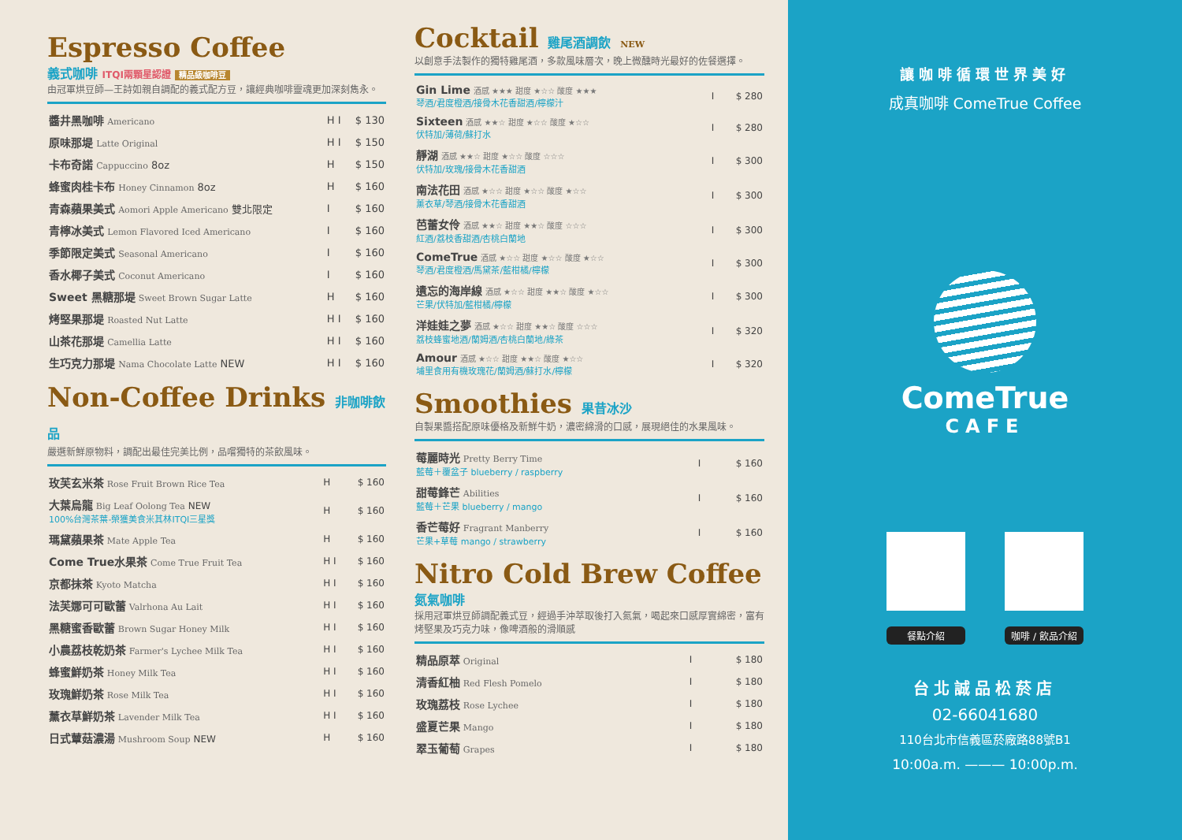Espresso Coffee
義式咖啡 ITQI兩顆星認證 精品級咖啡豆
由冠軍烘豆師—王詩如親自調配的義式配方豆，讓經典咖啡靈魂更加深刻雋永。
| 醬井黑咖啡 Americano | H I | $ 130 |
| 原味那堤 Latte Original | H I | $ 150 |
| 卡布奇諾 Cappuccino 8oz | H | $ 150 |
| 蜂蜜肉桂卡布 Honey Cinnamon 8oz | H | $ 160 |
| 青森蘋果美式 Aomori Apple Americano 雙北限定 | I | $ 160 |
| 青檸冰美式 Lemon Flavored Iced Americano | I | $ 160 |
| 季節限定美式 Seasonal Americano | I | $ 160 |
| 香水椰子美式 Coconut Americano | I | $ 160 |
| Sweet 黑糖那堤 Sweet Brown Sugar Latte | H | $ 160 |
| 烤堅果那堤 Roasted Nut Latte | H I | $ 160 |
| 山茶花那堤 Camellia Latte | H I | $ 160 |
| 生巧克力那堤 Nama Chocolate Latte NEW | H I | $ 160 |
Non-Coffee Drinks 非咖啡飲品
嚴選新鮮原物料，調配出最佳完美比例，品嚐獨特的茶飲風味。
| 玫芙玄米茶 Rose Fruit Brown Rice Tea | H | $ 160 |
| 大葉烏龍 Big Leaf Oolong Tea NEW 100%台灣茶葉-榮獲美食米其林ITQI三星獎 | H | $ 160 |
| 瑪黛蘋果茶 Mate Apple Tea | H | $ 160 |
| Come True水果茶 Come True Fruit Tea | H I | $ 160 |
| 京都抹茶 Kyoto Matcha | H I | $ 160 |
| 法芙娜可可歐蕾 Valrhona Au Lait | H I | $ 160 |
| 黑糖蜜香歐蕾 Brown Sugar Honey Milk | H I | $ 160 |
| 小農荔枝乾奶茶 Farmer's Lychee Milk Tea | H I | $ 160 |
| 蜂蜜鮮奶茶 Honey Milk Tea | H I | $ 160 |
| 玫瑰鮮奶茶 Rose Milk Tea | H I | $ 160 |
| 薰衣草鮮奶茶 Lavender Milk Tea | H I | $ 160 |
| 日式蕈菇濃湯 Mushroom Soup NEW | H | $ 160 |
Cocktail 雞尾酒調飲 NEW
以創意手法製作的獨特雞尾酒，多款風味層次，晚上微醺時光最好的佐餐選擇。
| Gin Lime 酒感 ★★★ 甜度 ★☆☆ 酸度 ★★★ 琴酒/君度橙酒/接骨木花香甜酒/檸檬汁 | I | $ 280 |
| Sixteen 酒感 ★★☆ 甜度 ★☆☆ 酸度 ★☆☆ 伏特加/薄荷/蘇打水 | I | $ 280 |
| 靜湖 酒感 ★★☆ 甜度 ★☆☆ 酸度 ☆☆☆ 伏特加/玫瑰/接骨木花香甜酒 | I | $ 300 |
| 南法花田 酒感 ★☆☆ 甜度 ★☆☆ 酸度 ★☆☆ 薰衣草/琴酒/接骨木花香甜酒 | I | $ 300 |
| 芭蕾女伶 酒感 ★★☆ 甜度 ★★☆ 酸度 ☆☆☆ 紅酒/荔枝香甜酒/杏桃白蘭地 | I | $ 300 |
| ComeTrue 酒感 ★☆☆ 甜度 ★☆☆ 酸度 ★☆☆ 琴酒/君度橙酒/馬黛茶/藍柑橘/檸檬 | I | $ 300 |
| 遺忘的海岸線 酒感 ★☆☆ 甜度 ★★☆ 酸度 ★☆☆ 芒果/伏特加/藍柑橘/檸檬 | I | $ 300 |
| 洋娃娃之夢 酒感 ★☆☆ 甜度 ★★☆ 酸度 ☆☆☆ 荔枝蜂蜜地酒/蘭姆酒/杏桃白蘭地/綠茶 | I | $ 320 |
| Amour 酒感 ★☆☆ 甜度 ★★☆ 酸度 ★☆☆ 埔里食用有機玫瑰花/蘭姆酒/蘇打水/檸檬 | I | $ 320 |
Smoothies 果昔冰沙
自製果醬搭配原味優格及新鮮牛奶，濃密綿滑的口感，展現絕佳的水果風味。
| 莓麗時光 Pretty Berry Time 藍莓＋覆盆子 blueberry / raspberry | I | $ 160 |
| 甜莓鋒芒 Abilities 藍莓＋芒果 blueberry / mango | I | $ 160 |
| 香芒莓好 Fragrant Manberry 芒果+草莓 mango / strawberry | I | $ 160 |
Nitro Cold Brew Coffee
氮氣咖啡
採用冠軍烘豆師調配義式豆，經過手沖萃取後打入氮氣，喝起來口感厚實綿密，富有烤堅果及巧克力味，像啤酒般的滑順感
| 精品原萃 Original | I | $ 180 |
| 清香紅柚 Red Flesh Pomelo | I | $ 180 |
| 玫瑰荔枝 Rose Lychee | I | $ 180 |
| 盛夏芒果 Mango | I | $ 180 |
| 翠玉葡萄 Grapes | I | $ 180 |
讓咖啡循環世界美好
成真咖啡 ComeTrue Coffee
ComeTrue
CAFE
餐點介紹 咖啡 / 飲品介紹
台北誠品松菸店
02-66041680
110台北市信義區菸廠路88號B1
10:00a.m. ——— 10:00p.m.